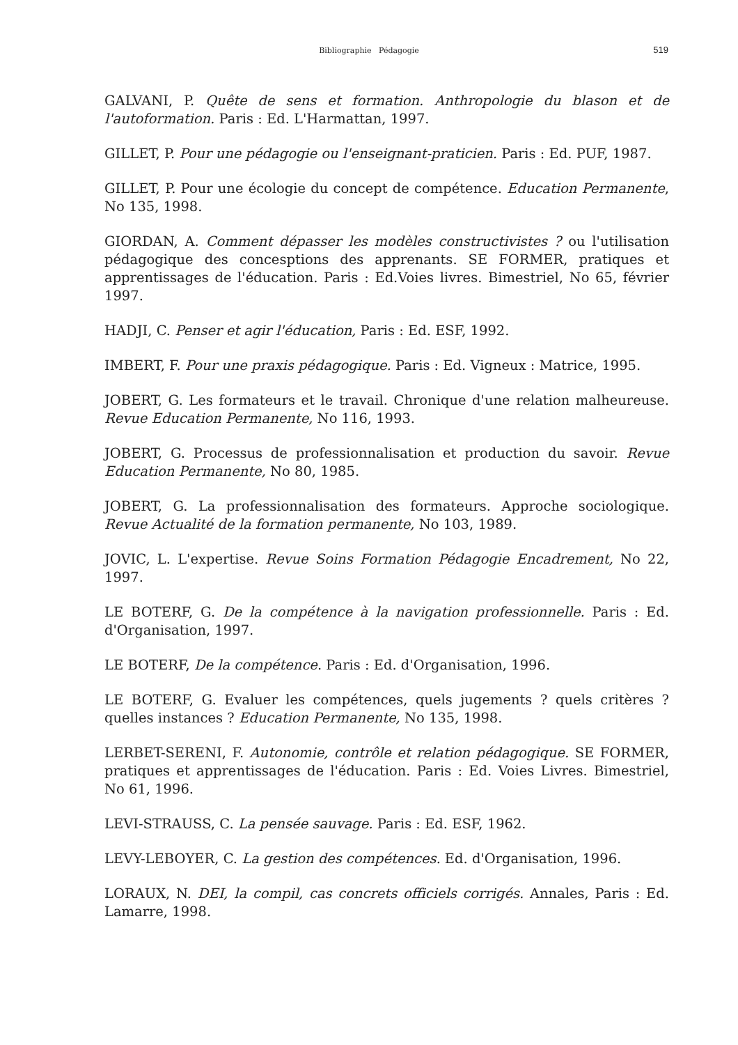Bibliographie Pédagogie
519
GALVANI, P. Quête de sens et formation. Anthropologie du blason et de l'autoformation. Paris : Ed. L'Harmattan, 1997.
GILLET, P. Pour une pédagogie ou l'enseignant-praticien. Paris : Ed. PUF, 1987.
GILLET, P. Pour une écologie du concept de compétence. Education Permanente, No 135, 1998.
GIORDAN, A. Comment dépasser les modèles constructivistes ? ou l'utilisation pédagogique des concesptions des apprenants. SE FORMER, pratiques et apprentissages de l'éducation. Paris : Ed.Voies livres. Bimestriel, No 65, février 1997.
HADJI, C. Penser et agir l'éducation, Paris : Ed. ESF, 1992.
IMBERT, F. Pour une praxis pédagogique. Paris : Ed. Vigneux : Matrice, 1995.
JOBERT, G. Les formateurs et le travail. Chronique d'une relation malheureuse. Revue Education Permanente, No 116, 1993.
JOBERT, G. Processus de professionnalisation et production du savoir. Revue Education Permanente, No 80, 1985.
JOBERT, G. La professionnalisation des formateurs. Approche sociologique. Revue Actualité de la formation permanente, No 103, 1989.
JOVIC, L. L'expertise. Revue Soins Formation Pédagogie Encadrement, No 22, 1997.
LE BOTERF, G. De la compétence à la navigation professionnelle. Paris : Ed. d'Organisation, 1997.
LE BOTERF, De la compétence. Paris : Ed. d'Organisation, 1996.
LE BOTERF, G. Evaluer les compétences, quels jugements ? quels critères ? quelles instances ? Education Permanente, No 135, 1998.
LERBET-SERENI, F. Autonomie, contrôle et relation pédagogique. SE FORMER, pratiques et apprentissages de l'éducation. Paris : Ed. Voies Livres. Bimestriel, No 61, 1996.
LEVI-STRAUSS, C. La pensée sauvage. Paris : Ed. ESF, 1962.
LEVY-LEBOYER, C. La gestion des compétences. Ed. d'Organisation, 1996.
LORAUX, N. DEI, la compil, cas concrets officiels corrigés. Annales, Paris : Ed. Lamarre, 1998.